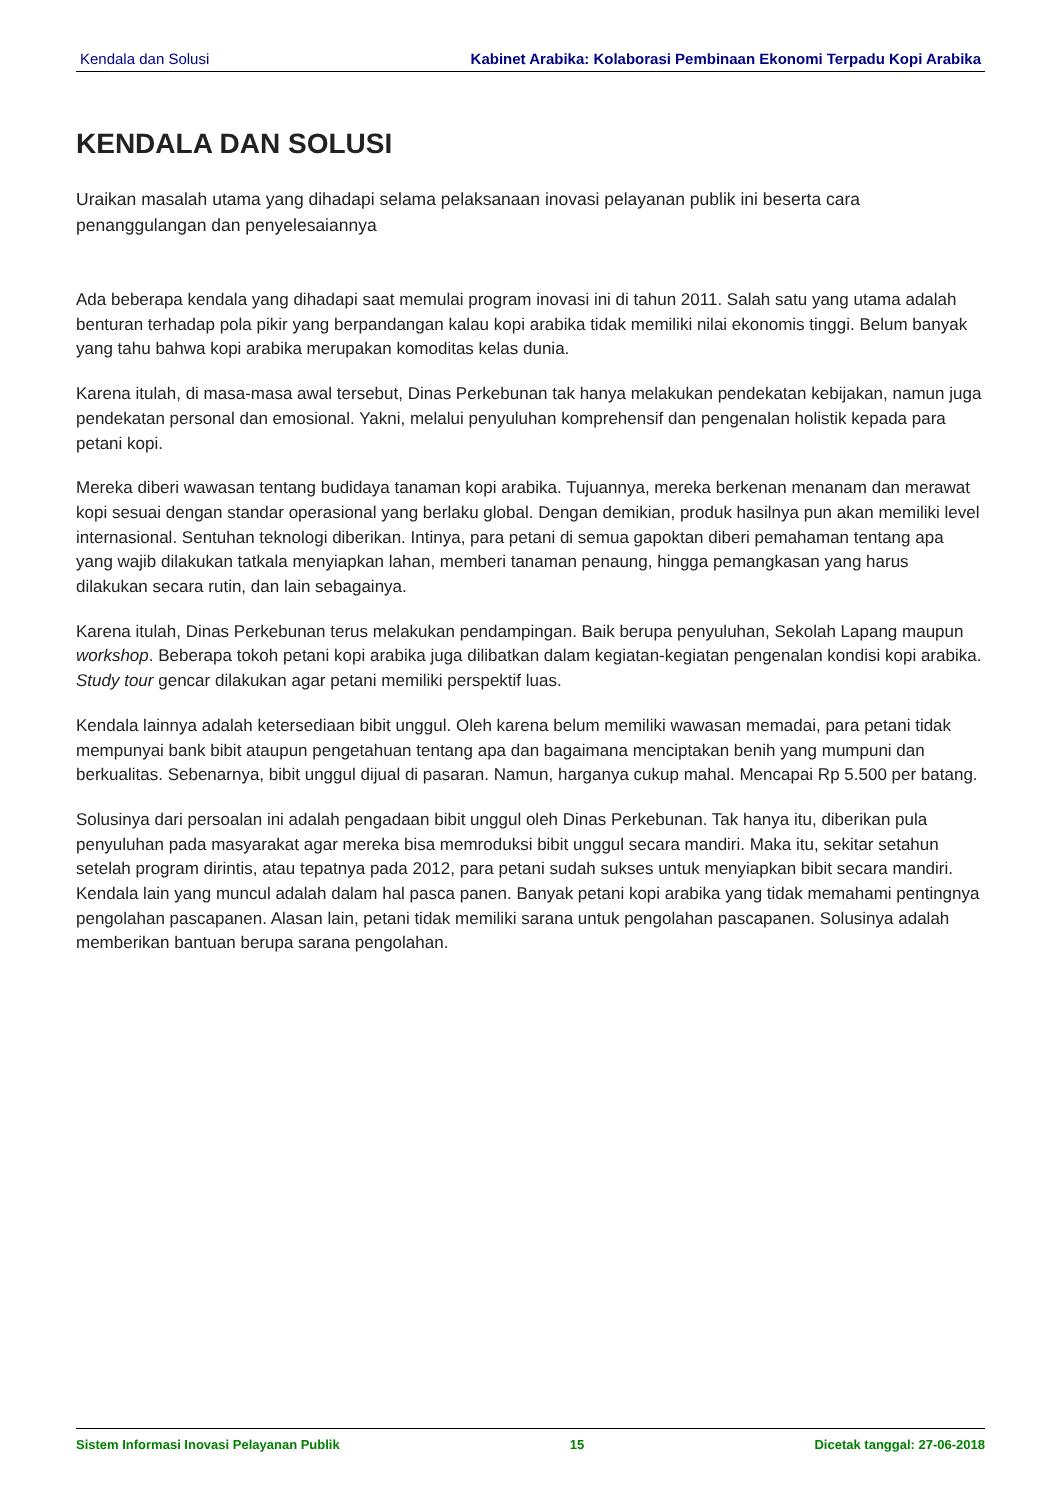Kendala dan Solusi Kabinet Arabika: Kolaborasi Pembinaan Ekonomi Terpadu Kopi Arabika
KENDALA DAN SOLUSI
Uraikan masalah utama yang dihadapi selama pelaksanaan inovasi pelayanan publik ini beserta cara penanggulangan dan penyelesaiannya
Ada beberapa kendala yang dihadapi saat memulai program inovasi ini di tahun 2011. Salah satu yang utama adalah benturan terhadap pola pikir yang berpandangan kalau kopi arabika tidak memiliki nilai ekonomis tinggi. Belum banyak yang tahu bahwa kopi arabika merupakan komoditas kelas dunia.
Karena itulah, di masa-masa awal tersebut, Dinas Perkebunan tak hanya melakukan pendekatan kebijakan, namun juga pendekatan personal dan emosional. Yakni, melalui penyuluhan komprehensif dan pengenalan holistik kepada para petani kopi.
Mereka diberi wawasan tentang budidaya tanaman kopi arabika. Tujuannya, mereka berkenan menanam dan merawat kopi sesuai dengan standar operasional yang berlaku global. Dengan demikian, produk hasilnya pun akan memiliki level internasional. Sentuhan teknologi diberikan. Intinya, para petani di semua gapoktan diberi pemahaman tentang apa yang wajib dilakukan tatkala menyiapkan lahan, memberi tanaman penaung, hingga pemangkasan yang harus dilakukan secara rutin, dan lain sebagainya.
Karena itulah, Dinas Perkebunan terus melakukan pendampingan. Baik berupa penyuluhan, Sekolah Lapang maupun workshop. Beberapa tokoh petani kopi arabika juga dilibatkan dalam kegiatan-kegiatan pengenalan kondisi kopi arabika. Study tour gencar dilakukan agar petani memiliki perspektif luas.
Kendala lainnya adalah ketersediaan bibit unggul. Oleh karena belum memiliki wawasan memadai, para petani tidak mempunyai bank bibit ataupun pengetahuan tentang apa dan bagaimana menciptakan benih yang mumpuni dan berkualitas. Sebenarnya, bibit unggul dijual di pasaran. Namun, harganya cukup mahal. Mencapai Rp 5.500 per batang.
Solusinya dari persoalan ini adalah pengadaan bibit unggul oleh Dinas Perkebunan. Tak hanya itu, diberikan pula penyuluhan pada masyarakat agar mereka bisa memroduksi bibit unggul secara mandiri. Maka itu, sekitar setahun setelah program dirintis, atau tepatnya pada 2012, para petani sudah sukses untuk menyiapkan bibit secara mandiri. Kendala lain yang muncul adalah dalam hal pasca panen. Banyak petani kopi arabika yang tidak memahami pentingnya pengolahan pascapanen. Alasan lain, petani tidak memiliki sarana untuk pengolahan pascapanen. Solusinya adalah memberikan bantuan berupa sarana pengolahan.
Sistem Informasi Inovasi Pelayanan Publik 15 Dicetak tanggal: 27-06-2018